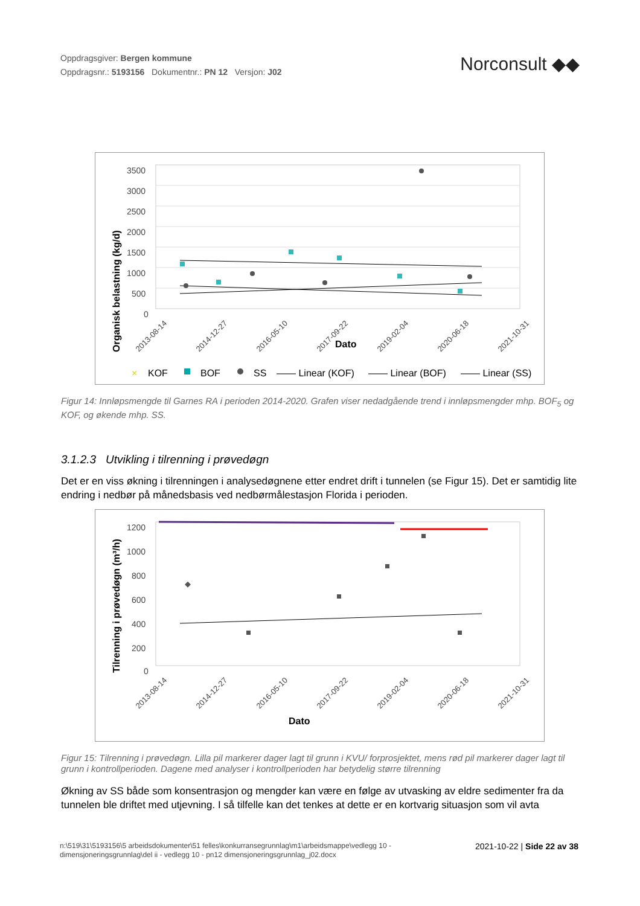Oppdragsgiver: Bergen kommune
Oppdragsnr.: 5193156 Dokumentnr.: PN 12 Versjon: J02
Norconsult ◆◆
Organisk belastning (kg/d)
3500
3000
2500
2000
1500
1000
500
0
2013-08-14
2014-12-27
2016-05-10
2017-09-22
2019-02-04
2020-06-18
2021-10-31
Dato
×
KOF
BOF
SS
—— Linear (KOF)
—— Linear (BOF)
—— Linear (SS)
Figur 14: Innløpsmengde til Garnes RA i perioden 2014-2020. Grafen viser nedadgående trend i innløpsmengder mhp. BOF<sub>5</sub> og KOF, og økende mhp. SS.
3.1.2.3 Utvikling i tilrenning i prøvedøgn
Det er en viss økning i tilrenningen i analysedøgnene etter endret drift i tunnelen (se Figur 15). Det er samtidig lite endring i nedbør på månedsbasis ved nedbørmålestasjon Florida i perioden.
Tilrenning i prøvedøgn (m³/h)
1200
1000
800
600
400
200
0
2013-08-14
2014-12-27
2016-05-10
2017-09-22
2019-02-04
2020-06-18
2021-10-31
Dato
Figur 15: Tilrenning i prøvedøgn. Lilla pil markerer dager lagt til grunn i KVU/ forprosjektet, mens rød pil markerer dager lagt til grunn i kontrollperioden. Dagene med analyser i kontrollperioden har betydelig større tilrenning
Økning av SS både som konsentrasjon og mengder kan være en følge av utvasking av eldre sedimenter fra da tunnelen ble driftet med utjevning. I så tilfelle kan det tenkes at dette er en kortvarig situasjon som vil avta
n:\519\31\5193156\5 arbeidsdokumenter\51 felles\konkurransegrunnlag\m1\arbeidsmappe\vedlegg 10 - dimensjoneringsgrunnlag\del ii - vedlegg 10 - pn12 dimensjoneringsgrunnlag_j02.docx
2021-10-22 | Side 22 av 38